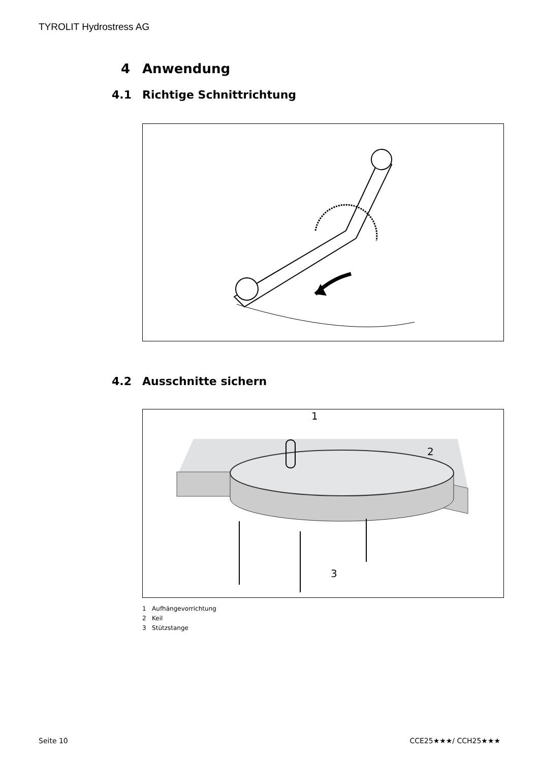TYROLIT Hydrostress AG
4 Anwendung
4.1 Richtige Schnittrichtung
4.2 Ausschnitte sichern
1
2
3
1 Aufhängevorrichtung
2 Keil
3 Stützstange
Seite 10 CCE25★★★/ CCH25★★★